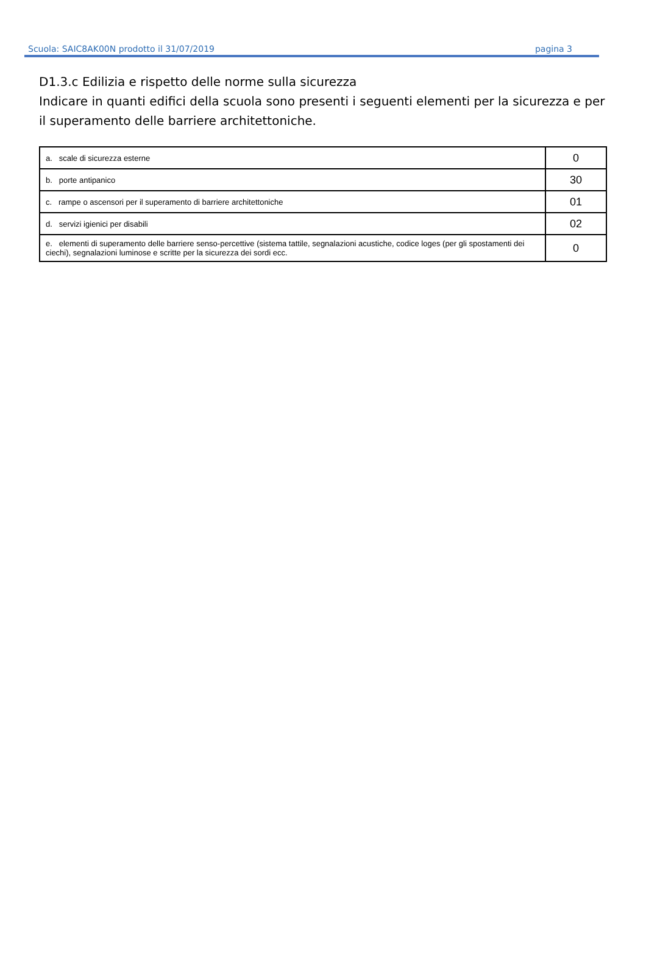Scuola: SAIC8AK00N prodotto il 31/07/2019 pagina 3
D1.3.c Edilizia e rispetto delle norme sulla sicurezza
Indicare in quanti edifici della scuola sono presenti i seguenti elementi per la sicurezza e per il superamento delle barriere architettoniche.
| a. scale di sicurezza esterne | 0 |
| b. porte antipanico | 30 |
| c. rampe o ascensori per il superamento di barriere architettoniche | 01 |
| d. servizi igienici per disabili | 02 |
| e. elementi di superamento delle barriere senso-percettive (sistema tattile, segnalazioni acustiche, codice loges (per gli spostamenti dei ciechi), segnalazioni luminose e scritte per la sicurezza dei sordi ecc. | 0 |